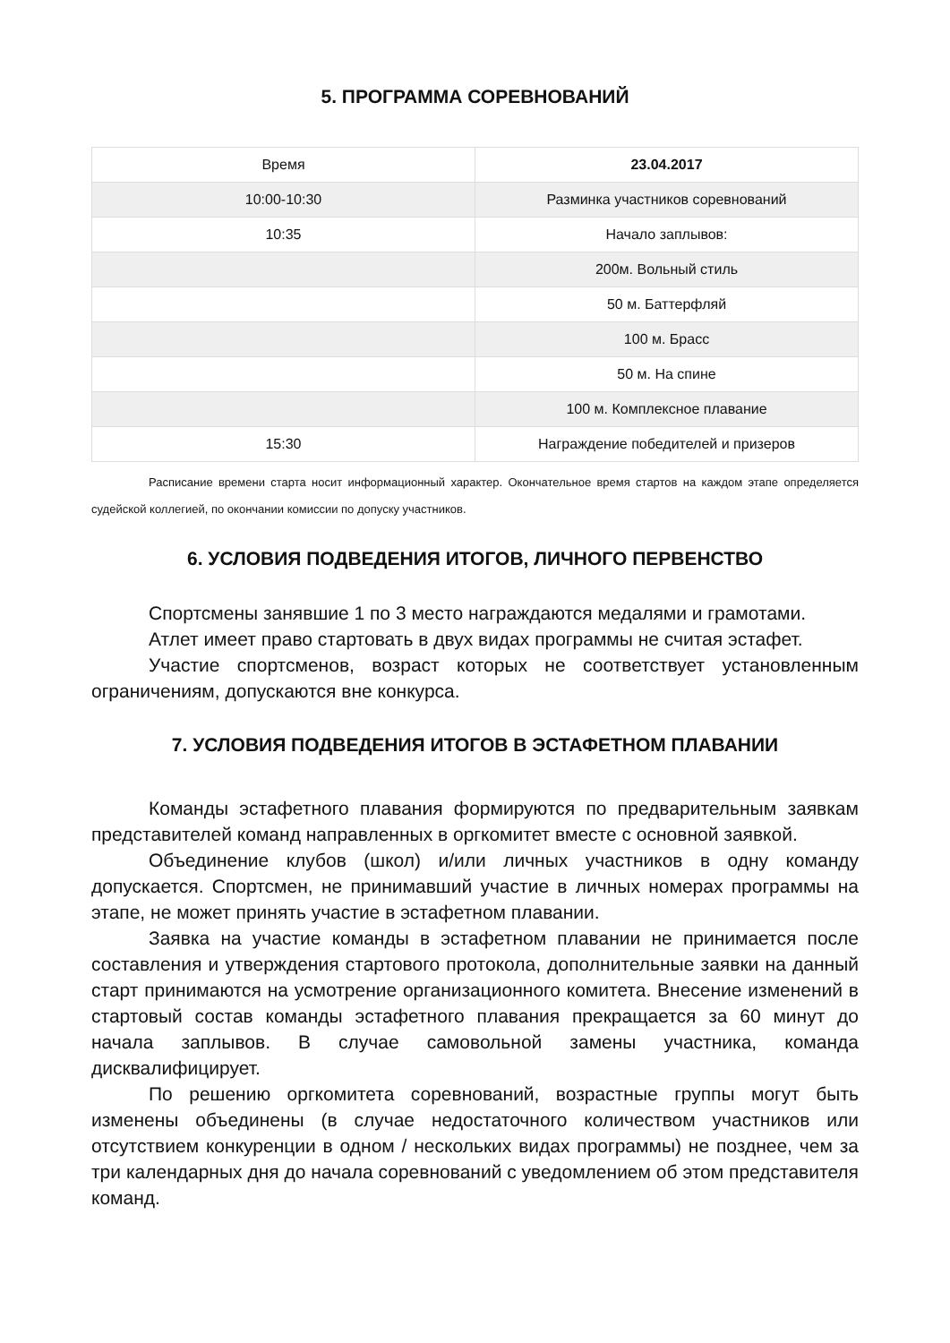5. ПРОГРАММА СОРЕВНОВАНИЙ
| Время | 23.04.2017 |
| --- | --- |
| 10:00-10:30 | Разминка участников соревнований |
| 10:35 | Начало заплывов: |
| | 200м. Вольный стиль |
| | 50 м. Баттерфляй |
| | 100 м. Брасс |
| | 50 м. На спине |
| | 100 м. Комплексное плавание |
| 15:30 | Награждение победителей и призеров |
Расписание времени старта носит информационный характер. Окончательное время стартов на каждом этапе определяется судейской коллегией, по окончании комиссии по допуску участников.
6. УСЛОВИЯ ПОДВЕДЕНИЯ ИТОГОВ, ЛИЧНОГО ПЕРВЕНСТВО
Спортсмены занявшие 1 по 3 место награждаются медалями и грамотами.
Атлет имеет право стартовать в двух видах программы не считая эстафет.
Участие спортсменов, возраст которых не соответствует установленным ограничениям, допускаются вне конкурса.
7. УСЛОВИЯ ПОДВЕДЕНИЯ ИТОГОВ В ЭСТАФЕТНОМ ПЛАВАНИИ
Команды эстафетного плавания формируются по предварительным заявкам представителей команд направленных в оргкомитет вместе с основной заявкой.
Объединение клубов (школ) и/или личных участников в одну команду допускается. Спортсмен, не принимавший участие в личных номерах программы на этапе, не может принять участие в эстафетном плавании.
Заявка на участие команды в эстафетном плавании не принимается после составления и утверждения стартового протокола, дополнительные заявки на данный старт принимаются на усмотрение организационного комитета. Внесение изменений в стартовый состав команды эстафетного плавания прекращается за 60 минут до начала заплывов. В случае самовольной замены участника, команда дисквалифицирует.
По решению оргкомитета соревнований, возрастные группы могут быть изменены объединены (в случае недостаточного количеством участников или отсутствием конкуренции в одном / нескольких видах программы) не позднее, чем за три календарных дня до начала соревнований с уведомлением об этом представителя команд.